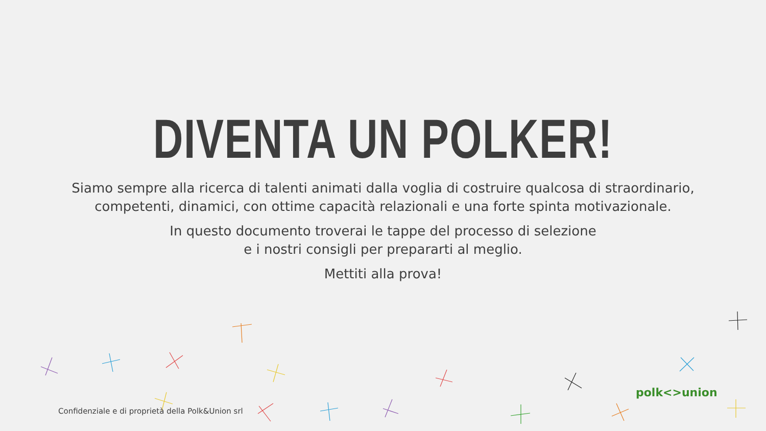DIVENTA UN POLKER!
Siamo sempre alla ricerca di talenti animati dalla voglia di costruire qualcosa di straordinario,
competenti, dinamici, con ottime capacità relazionali e una forte spinta motivazionale.
In questo documento troverai le tappe del processo di selezione
e i nostri consigli per prepararti al meglio.
Mettiti alla prova!
Confidenziale e di proprietà della Polk&Union srl
polk<>union